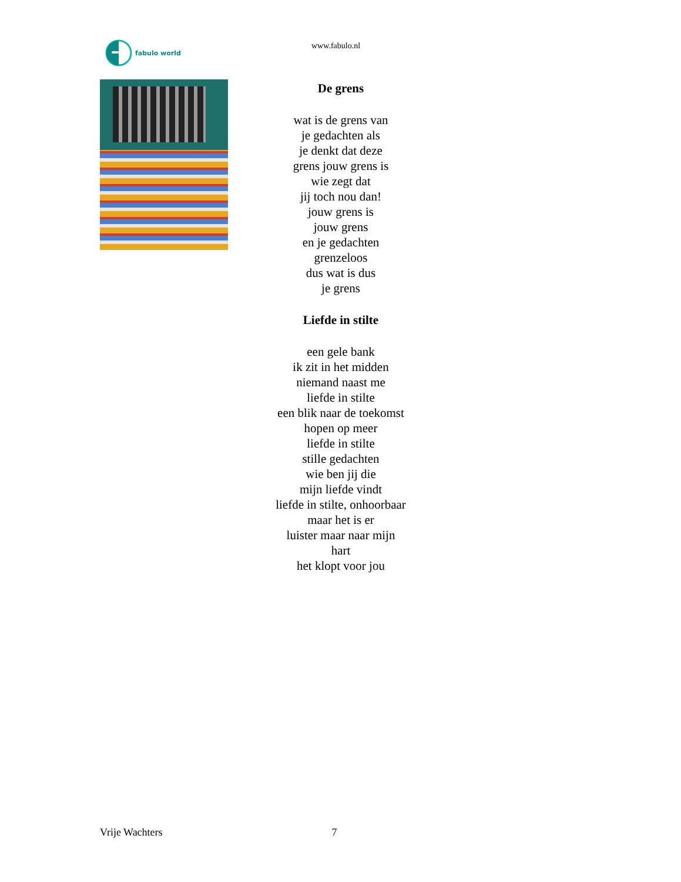fabulo world
www.fabulo.nl
De grens
wat is de grens van
je gedachten als
je denkt dat deze
grens jouw grens is
wie zegt dat
jij toch nou dan!
jouw grens is
jouw grens
en je gedachten
grenzeloos
dus wat is dus
je grens
Liefde in stilte
een gele bank
ik zit in het midden
niemand naast me
liefde in stilte
een blik naar de toekomst
hopen op meer
liefde in stilte
stille gedachten
wie ben jij die
mijn liefde vindt
liefde in stilte, onhoorbaar
maar het is er
luister maar naar mijn
hart
het klopt voor jou
Vrije Wachters 7